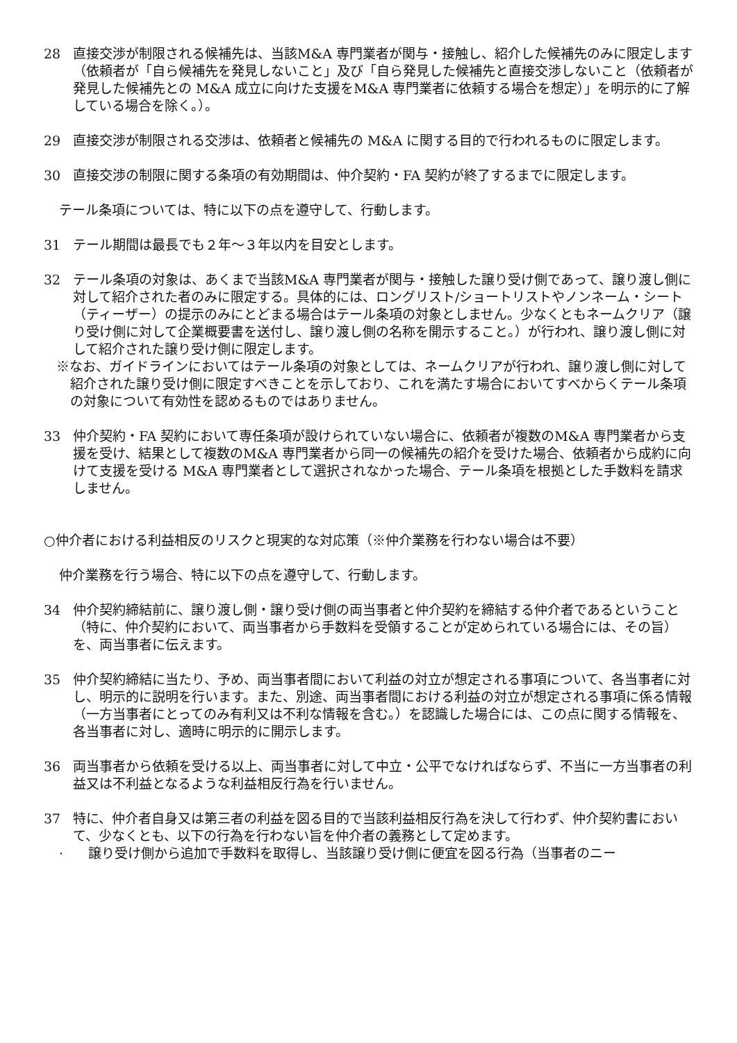28 直接交渉が制限される候補先は、当該M&A 専門業者が関与・接触し、紹介した候補先のみに限定します（依頼者が「自ら候補先を発見しないこと」及び「自ら発見した候補先と直接交渉しないこと（依頼者が発見した候補先との M&A 成立に向けた支援をM&A 専門業者に依頼する場合を想定）」を明示的に了解している場合を除く。）。
29 直接交渉が制限される交渉は、依頼者と候補先の M&A に関する目的で行われるものに限定します。
30 直接交渉の制限に関する条項の有効期間は、仲介契約・FA 契約が終了するまでに限定します。
テール条項については、特に以下の点を遵守して、行動します。
31 テール期間は最長でも２年～３年以内を目安とします。
32 テール条項の対象は、あくまで当該M&A 専門業者が関与・接触した譲り受け側であって、譲り渡し側に対して紹介された者のみに限定する。具体的には、ロングリスト/ショートリストやノンネーム・シート（ティーザー）の提示のみにとどまる場合はテール条項の対象としません。少なくともネームクリア（譲り受け側に対して企業概要書を送付し、譲り渡し側の名称を開示すること。）が行われ、譲り渡し側に対して紹介された譲り受け側に限定します。
※なお、ガイドラインにおいてはテール条項の対象としては、ネームクリアが行われ、譲り渡し側に対して紹介された譲り受け側に限定すべきことを示しており、これを満たす場合においてすべからくテール条項の対象について有効性を認めるものではありません。
33 仲介契約・FA 契約において専任条項が設けられていない場合に、依頼者が複数のM&A 専門業者から支援を受け、結果として複数のM&A 専門業者から同一の候補先の紹介を受けた場合、依頼者から成約に向けて支援を受ける M&A 専門業者として選択されなかった場合、テール条項を根拠とした手数料を請求しません。
○仲介者における利益相反のリスクと現実的な対応策（※仲介業務を行わない場合は不要）
仲介業務を行う場合、特に以下の点を遵守して、行動します。
34 仲介契約締結前に、譲り渡し側・譲り受け側の両当事者と仲介契約を締結する仲介者であるということ（特に、仲介契約において、両当事者から手数料を受領することが定められている場合には、その旨）を、両当事者に伝えます。
35 仲介契約締結に当たり、予め、両当事者間において利益の対立が想定される事項について、各当事者に対し、明示的に説明を行います。また、別途、両当事者間における利益の対立が想定される事項に係る情報（一方当事者にとってのみ有利又は不利な情報を含む。）を認識した場合には、この点に関する情報を、各当事者に対し、適時に明示的に開示します。
36 両当事者から依頼を受ける以上、両当事者に対して中立・公平でなければならず、不当に一方当事者の利益又は不利益となるような利益相反行為を行いません。
37 特に、仲介者自身又は第三者の利益を図る目的で当該利益相反行為を決して行わず、仲介契約書において、少なくとも、以下の行為を行わない旨を仲介者の義務として定めます。
· 譲り受け側から追加で手数料を取得し、当該譲り受け側に便宜を図る行為（当事者のニー